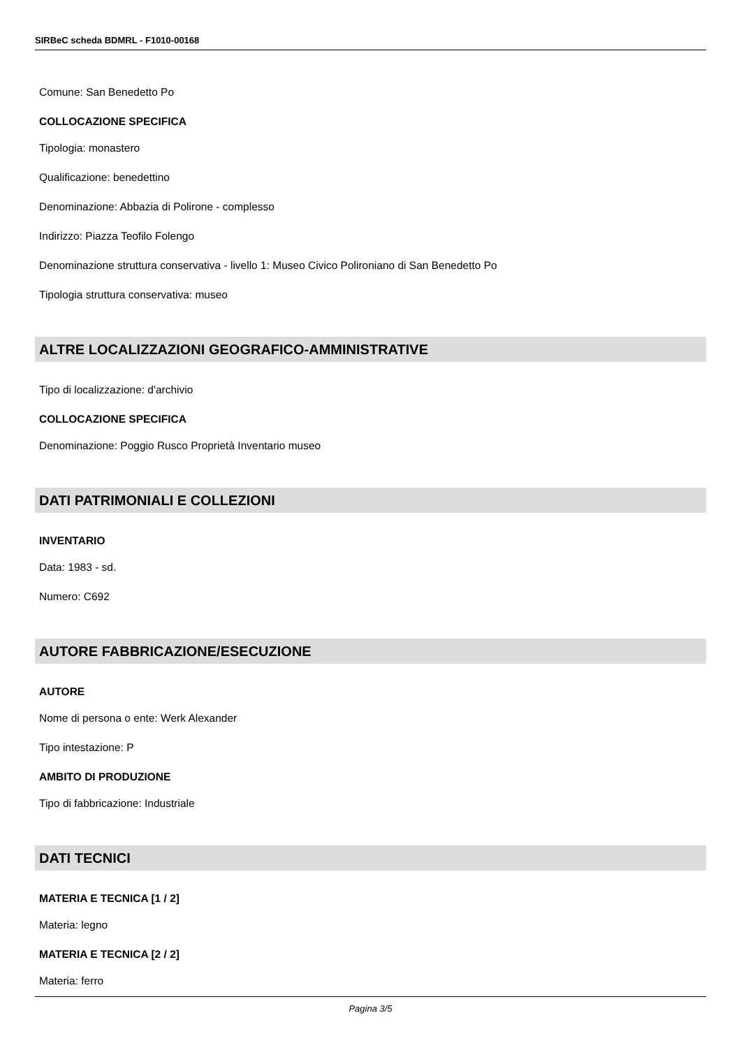SIRBeC scheda BDMRL - F1010-00168
Comune: San Benedetto Po
COLLOCAZIONE SPECIFICA
Tipologia: monastero
Qualificazione: benedettino
Denominazione: Abbazia di Polirone - complesso
Indirizzo: Piazza Teofilo Folengo
Denominazione struttura conservativa - livello 1: Museo Civico Polironiano di San Benedetto Po
Tipologia struttura conservativa: museo
ALTRE LOCALIZZAZIONI GEOGRAFICO-AMMINISTRATIVE
Tipo di localizzazione: d'archivio
COLLOCAZIONE SPECIFICA
Denominazione: Poggio Rusco Proprietà Inventario museo
DATI PATRIMONIALI E COLLEZIONI
INVENTARIO
Data: 1983 - sd.
Numero: C692
AUTORE FABBRICAZIONE/ESECUZIONE
AUTORE
Nome di persona o ente: Werk Alexander
Tipo intestazione: P
AMBITO DI PRODUZIONE
Tipo di fabbricazione: Industriale
DATI TECNICI
MATERIA E TECNICA [1 / 2]
Materia: legno
MATERIA E TECNICA [2 / 2]
Materia: ferro
Pagina 3/5